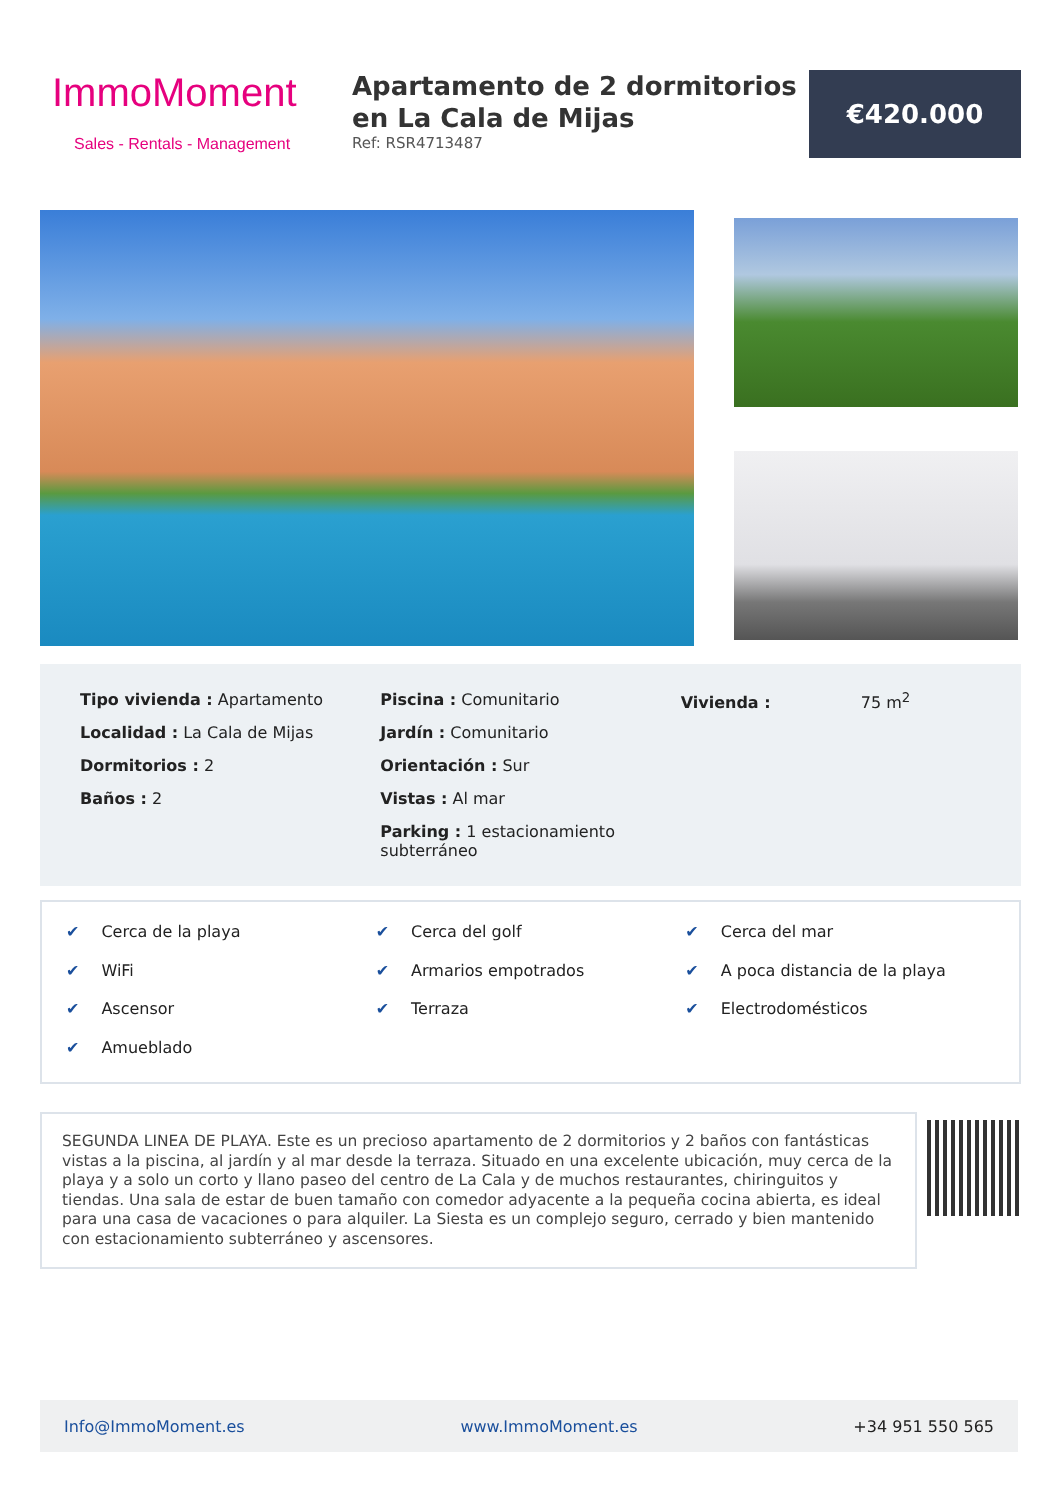ImmoMoment
Sales - Rentals - Management
Apartamento de 2 dormitorios en La Cala de Mijas
Ref: RSR4713487
€420.000
Tipo vivienda : Apartamento
Localidad : La Cala de Mijas
Dormitorios : 2
Baños : 2
Piscina : Comunitario
Jardín : Comunitario
Orientación : Sur
Vistas : Al mar
Parking : 1 estacionamiento subterráneo
Vivienda : 75 m<sup>2</sup>
✔ Cerca de la playa
✔ Cerca del golf
✔ Cerca del mar
✔ WiFi
✔ Armarios empotrados
✔ A poca distancia de la playa
✔ Ascensor
✔ Terraza
✔ Electrodomésticos
✔ Amueblado
SEGUNDA LINEA DE PLAYA. Este es un precioso apartamento de 2 dormitorios y 2 baños con fantásticas vistas a la piscina, al jardín y al mar desde la terraza. Situado en una excelente ubicación, muy cerca de la playa y a solo un corto y llano paseo del centro de La Cala y de muchos restaurantes, chiringuitos y tiendas. Una sala de estar de buen tamaño con comedor adyacente a la pequeña cocina abierta, es ideal para una casa de vacaciones o para alquiler. La Siesta es un complejo seguro, cerrado y bien mantenido con estacionamiento subterráneo y ascensores.
Info@ImmoMoment.es www.ImmoMoment.es +34 951 550 565